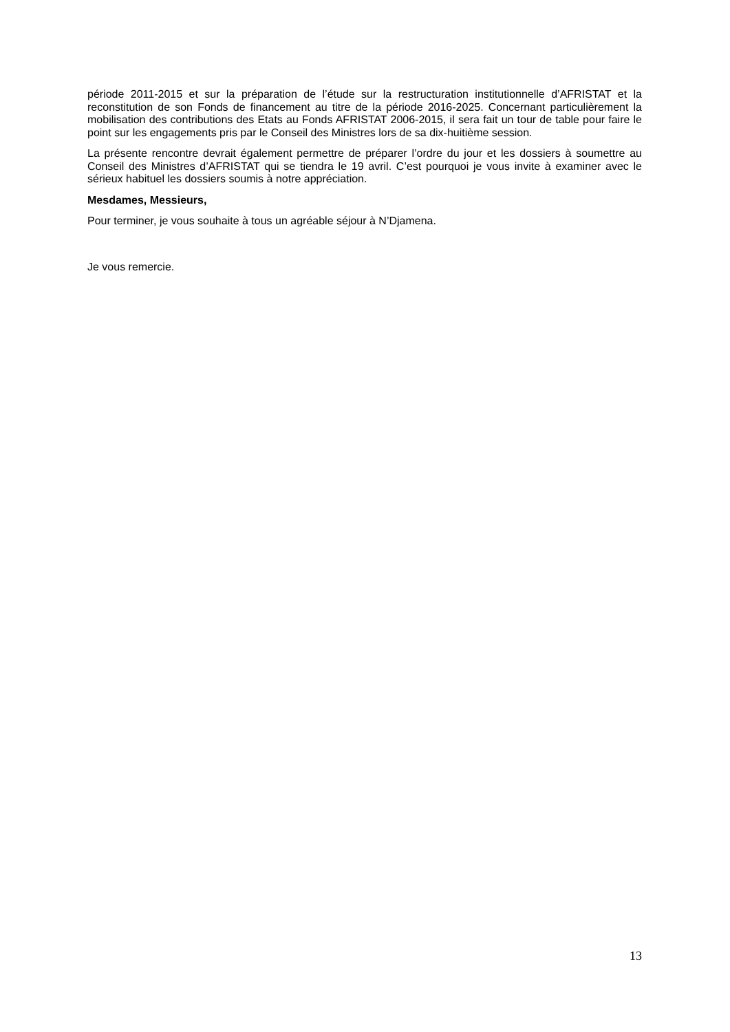période 2011-2015 et sur la préparation de l’étude sur la restructuration institutionnelle d’AFRISTAT et la reconstitution de son Fonds de financement au titre de la période 2016-2025. Concernant particulièrement la mobilisation des contributions des Etats au Fonds AFRISTAT 2006-2015, il sera fait un tour de table pour faire le point sur les engagements pris par le Conseil des Ministres lors de sa dix-huitième session.
La présente rencontre devrait également permettre de préparer l’ordre du jour et les dossiers à soumettre au Conseil des Ministres d’AFRISTAT qui se tiendra le 19 avril. C’est pourquoi je vous invite à examiner avec le sérieux habituel les dossiers soumis à notre appréciation.
Mesdames, Messieurs,
Pour terminer, je vous souhaite à tous un agréable séjour à N’Djamena.
Je vous remercie.
13